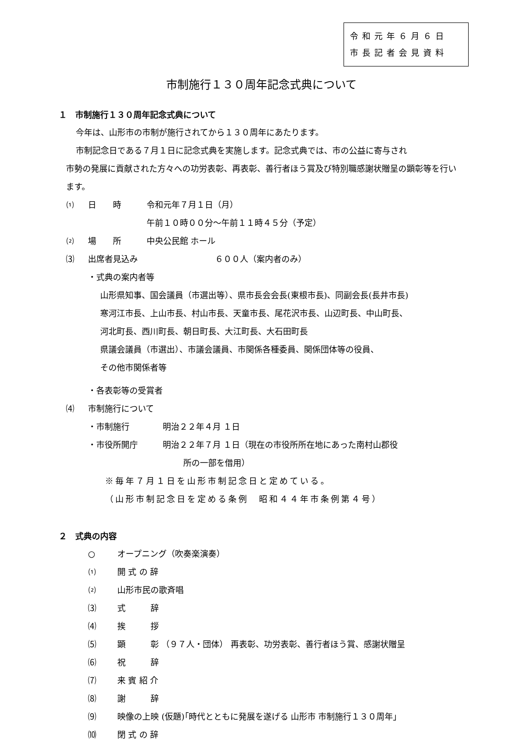令和元年６月６日
市長記者会見資料
市制施行１３０周年記念式典について
１　市制施行１３０周年記念式典について
今年は、山形市の市制が施行されてから１３０周年にあたります。
市制記念日である７月１日に記念式典を実施します。記念式典では、市の公益に寄与され
市勢の発展に貢献された方々への功労表彰、再表彰、善行者ほう賞及び特別職感謝状贈呈の顕彰等を行います。
⑴ 日　　時 令和元年７月１日（月）
午前１０時００分～午前１１時４５分（予定）
⑵ 場　　所 中央公民館 ホール
⑶ 出席者見込み ６００人（案内者のみ）
・式典の案内者等
山形県知事、国会議員（市選出等）、県市長会会長(東根市長)、同副会長(長井市長)
寒河江市長、上山市長、村山市長、天童市長、尾花沢市長、山辺町長、中山町長、
河北町長、西川町長、朝日町長、大江町長、大石田町長
県議会議員（市選出）、市議会議員、市関係各種委員、関係団体等の役員、
その他市関係者等
・各表彰等の受賞者
⑷ 市制施行について
・市制施行　　　　明治２２年４月 １日
・市役所開庁　　　明治２２年７月 １日（現在の市役所所在地にあった南村山郡役
所の一部を借用）
※毎年７月１日を山形市制記念日と定めている。
（山形市制記念日を定める条例　昭和４４年市条例第４号）
２　式典の内容
○ オープニング（吹奏楽演奏）
⑴ 開 式 の 辞
⑵ 山形市民の歌斉唱
⑶ 式　　　辞
⑷ 挨　　　拶
⑸ 顕　　　彰 （９７人・団体） 再表彰、功労表彰、善行者ほう賞、感謝状贈呈
⑹ 祝　　　辞
⑺ 来 賓 紹 介
⑻ 謝　　　辞
⑼ 映像の上映 (仮題)｢時代とともに発展を遂げる 山形市 市制施行１３０周年｣
⑽ 閉 式 の 辞